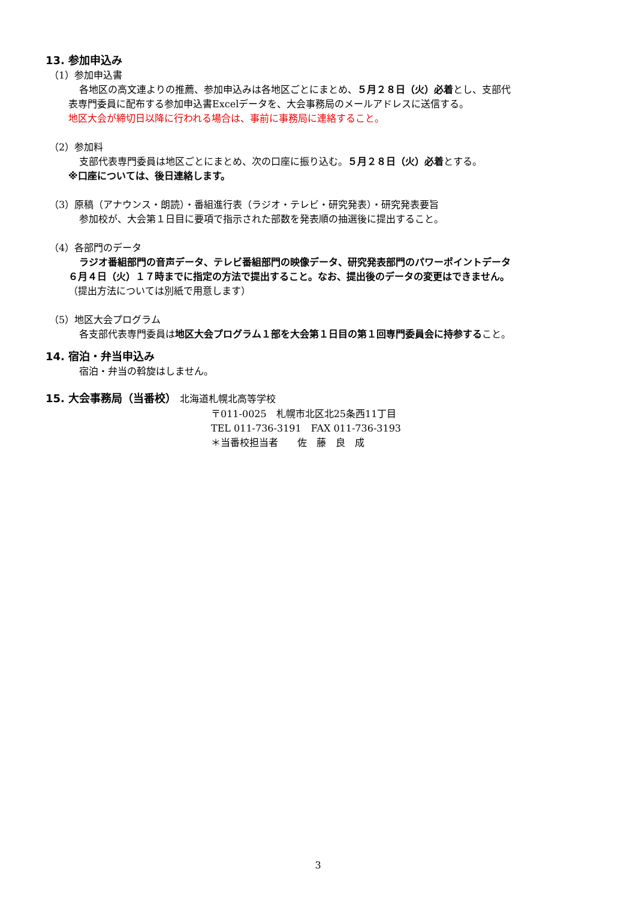13. 参加申込み
（1）参加申込書
各地区の高文連よりの推薦、参加申込みは各地区ごとにまとめ、５月２８日（火）必着とし、支部代
表専門委員に配布する参加申込書Excelデータを、大会事務局のメールアドレスに送信する。
地区大会が締切日以降に行われる場合は、事前に事務局に連絡すること。
（2）参加料
支部代表専門委員は地区ごとにまとめ、次の口座に振り込む。５月２８日（火）必着とする。
※口座については、後日連絡します。
（3）原稿（アナウンス・朗読）・番組進行表（ラジオ・テレビ・研究発表）・研究発表要旨
参加校が、大会第１日目に要項で指示された部数を発表順の抽選後に提出すること。
（4）各部門のデータ
ラジオ番組部門の音声データ、テレビ番組部門の映像データ、研究発表部門のパワーポイントデータ
６月４日（火）１７時までに指定の方法で提出すること。なお、提出後のデータの変更はできません。
（提出方法については別紙で用意します）
（5）地区大会プログラム
各支部代表専門委員は地区大会プログラム１部を大会第１日目の第１回専門委員会に持参すること。
14. 宿泊・弁当申込み
宿泊・弁当の斡旋はしません。
15. 大会事務局（当番校） 北海道札幌北高等学校
〒011-0025　札幌市北区北25条西11丁目
TEL 011-736-3191　FAX 011-736-3193
＊当番校担当者　　佐　藤　良　成
3